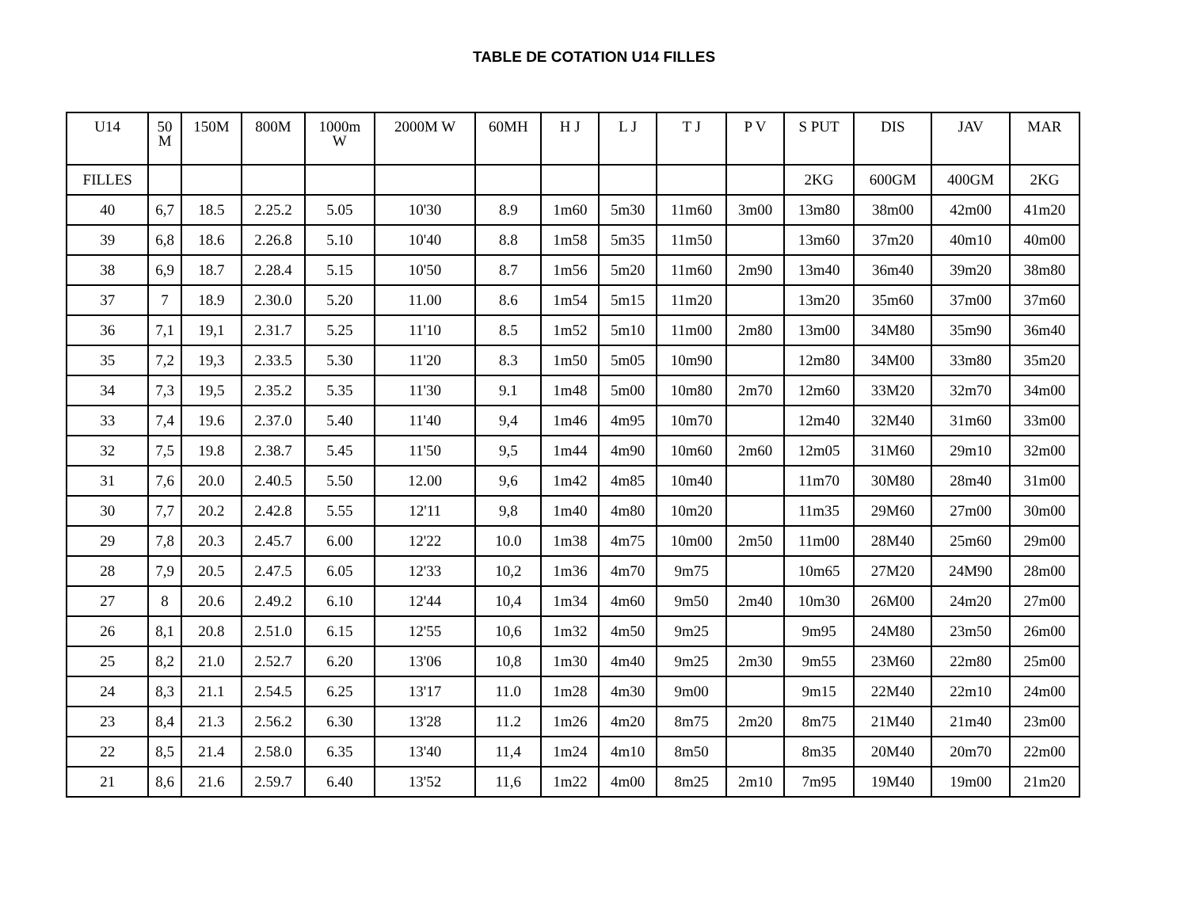TABLE DE COTATION U14 FILLES
| U14 | 50 M | 150M | 800M | 1000m W | 2000M W | 60MH | H J | L J | T J | P V | S PUT | DIS | JAV | MAR |
| --- | --- | --- | --- | --- | --- | --- | --- | --- | --- | --- | --- | --- | --- | --- |
| FILLES | | | | | | | | | | | 2KG | 600GM | 400GM | 2KG |
| 40 | 6,7 | 18.5 | 2.25.2 | 5.05 | 10'30 | 8.9 | 1m60 | 5m30 | 11m60 | 3m00 | 13m80 | 38m00 | 42m00 | 41m20 |
| 39 | 6,8 | 18.6 | 2.26.8 | 5.10 | 10'40 | 8.8 | 1m58 | 5m35 | 11m50 | | 13m60 | 37m20 | 40m10 | 40m00 |
| 38 | 6,9 | 18.7 | 2.28.4 | 5.15 | 10'50 | 8.7 | 1m56 | 5m20 | 11m60 | 2m90 | 13m40 | 36m40 | 39m20 | 38m80 |
| 37 | 7 | 18.9 | 2.30.0 | 5.20 | 11.00 | 8.6 | 1m54 | 5m15 | 11m20 | | 13m20 | 35m60 | 37m00 | 37m60 |
| 36 | 7,1 | 19,1 | 2.31.7 | 5.25 | 11'10 | 8.5 | 1m52 | 5m10 | 11m00 | 2m80 | 13m00 | 34M80 | 35m90 | 36m40 |
| 35 | 7,2 | 19,3 | 2.33.5 | 5.30 | 11'20 | 8.3 | 1m50 | 5m05 | 10m90 | | 12m80 | 34M00 | 33m80 | 35m20 |
| 34 | 7,3 | 19,5 | 2.35.2 | 5.35 | 11'30 | 9.1 | 1m48 | 5m00 | 10m80 | 2m70 | 12m60 | 33M20 | 32m70 | 34m00 |
| 33 | 7,4 | 19.6 | 2.37.0 | 5.40 | 11'40 | 9,4 | 1m46 | 4m95 | 10m70 | | 12m40 | 32M40 | 31m60 | 33m00 |
| 32 | 7,5 | 19.8 | 2.38.7 | 5.45 | 11'50 | 9,5 | 1m44 | 4m90 | 10m60 | 2m60 | 12m05 | 31M60 | 29m10 | 32m00 |
| 31 | 7,6 | 20.0 | 2.40.5 | 5.50 | 12.00 | 9,6 | 1m42 | 4m85 | 10m40 | | 11m70 | 30M80 | 28m40 | 31m00 |
| 30 | 7,7 | 20.2 | 2.42.8 | 5.55 | 12'11 | 9,8 | 1m40 | 4m80 | 10m20 | | 11m35 | 29M60 | 27m00 | 30m00 |
| 29 | 7,8 | 20.3 | 2.45.7 | 6.00 | 12'22 | 10.0 | 1m38 | 4m75 | 10m00 | 2m50 | 11m00 | 28M40 | 25m60 | 29m00 |
| 28 | 7,9 | 20.5 | 2.47.5 | 6.05 | 12'33 | 10,2 | 1m36 | 4m70 | 9m75 | | 10m65 | 27M20 | 24M90 | 28m00 |
| 27 | 8 | 20.6 | 2.49.2 | 6.10 | 12'44 | 10,4 | 1m34 | 4m60 | 9m50 | 2m40 | 10m30 | 26M00 | 24m20 | 27m00 |
| 26 | 8,1 | 20.8 | 2.51.0 | 6.15 | 12'55 | 10,6 | 1m32 | 4m50 | 9m25 | | 9m95 | 24M80 | 23m50 | 26m00 |
| 25 | 8,2 | 21.0 | 2.52.7 | 6.20 | 13'06 | 10,8 | 1m30 | 4m40 | 9m25 | 2m30 | 9m55 | 23M60 | 22m80 | 25m00 |
| 24 | 8,3 | 21.1 | 2.54.5 | 6.25 | 13'17 | 11.0 | 1m28 | 4m30 | 9m00 | | 9m15 | 22M40 | 22m10 | 24m00 |
| 23 | 8,4 | 21.3 | 2.56.2 | 6.30 | 13'28 | 11.2 | 1m26 | 4m20 | 8m75 | 2m20 | 8m75 | 21M40 | 21m40 | 23m00 |
| 22 | 8,5 | 21.4 | 2.58.0 | 6.35 | 13'40 | 11,4 | 1m24 | 4m10 | 8m50 | | 8m35 | 20M40 | 20m70 | 22m00 |
| 21 | 8,6 | 21.6 | 2.59.7 | 6.40 | 13'52 | 11,6 | 1m22 | 4m00 | 8m25 | 2m10 | 7m95 | 19M40 | 19m00 | 21m20 |